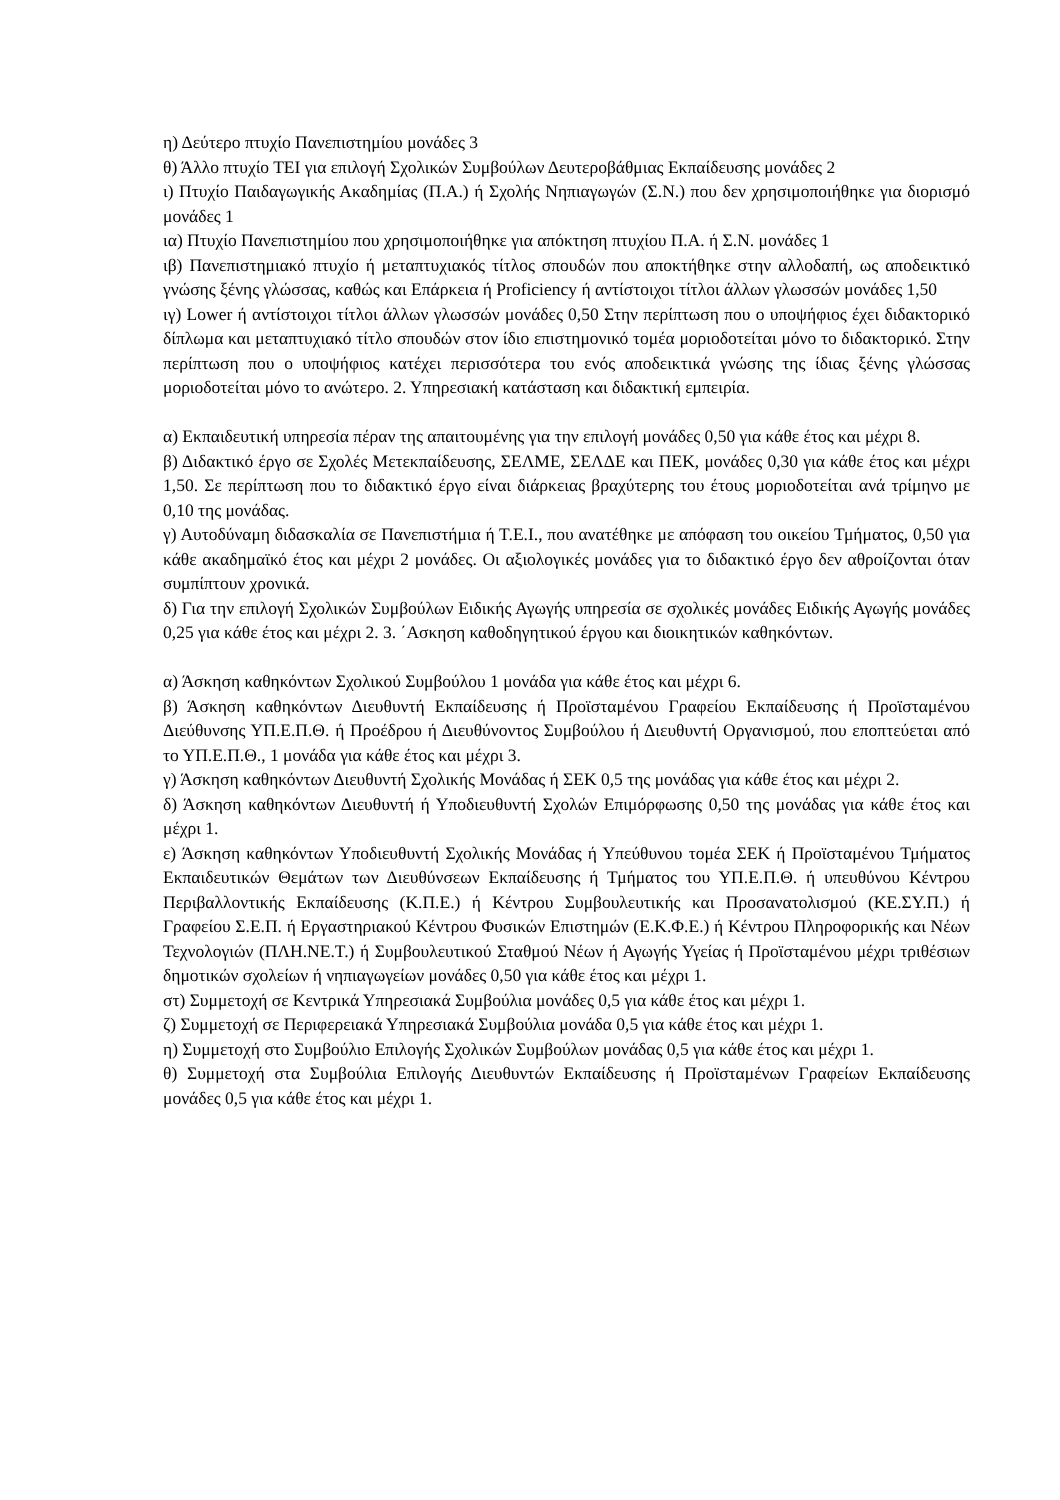η) Δεύτερο πτυχίο Πανεπιστημίου μονάδες 3
θ) Άλλο πτυχίο ΤΕΙ για επιλογή Σχολικών Συμβούλων Δευτεροβάθμιας Εκπαίδευσης μονάδες 2
ι) Πτυχίο Παιδαγωγικής Ακαδημίας (Π.Α.) ή Σχολής Νηπιαγωγών (Σ.Ν.) που δεν χρησιμοποιήθηκε για διορισμό μονάδες 1
ια) Πτυχίο Πανεπιστημίου που χρησιμοποιήθηκε για απόκτηση πτυχίου Π.Α. ή Σ.Ν. μονάδες 1
ιβ) Πανεπιστημιακό πτυχίο ή μεταπτυχιακός τίτλος σπουδών που αποκτήθηκε στην αλλοδαπή, ως αποδεικτικό γνώσης ξένης γλώσσας, καθώς και Επάρκεια ή Proficiency ή αντίστοιχοι τίτλοι άλλων γλωσσών μονάδες 1,50
ιγ) Lower ή αντίστοιχοι τίτλοι άλλων γλωσσών μονάδες 0,50 Στην περίπτωση που ο υποψήφιος έχει διδακτορικό δίπλωμα και μεταπτυχιακό τίτλο σπουδών στον ίδιο επιστημονικό τομέα μοριοδοτείται μόνο το διδακτορικό. Στην περίπτωση που ο υποψήφιος κατέχει περισσότερα του ενός αποδεικτικά γνώσης της ίδιας ξένης γλώσσας μοριοδοτείται μόνο το ανώτερο. 2. Υπηρεσιακή κατάσταση και διδακτική εμπειρία.
α) Εκπαιδευτική υπηρεσία πέραν της απαιτουμένης για την επιλογή μονάδες 0,50 για κάθε έτος και μέχρι 8.
β) Διδακτικό έργο σε Σχολές Μετεκπαίδευσης, ΣΕΛΜΕ, ΣΕΛΔΕ και ΠΕΚ, μονάδες 0,30 για κάθε έτος και μέχρι 1,50. Σε περίπτωση που το διδακτικό έργο είναι διάρκειας βραχύτερης του έτους μοριοδοτείται ανά τρίμηνο με 0,10 της μονάδας.
γ) Αυτοδύναμη διδασκαλία σε Πανεπιστήμια ή Τ.Ε.Ι., που ανατέθηκε με απόφαση του οικείου Τμήματος, 0,50 για κάθε ακαδημαϊκό έτος και μέχρι 2 μονάδες. Οι αξιολογικές μονάδες για το διδακτικό έργο δεν αθροίζονται όταν συμπίπτουν χρονικά.
δ) Για την επιλογή Σχολικών Συμβούλων Ειδικής Αγωγής υπηρεσία σε σχολικές μονάδες Ειδικής Αγωγής μονάδες 0,25 για κάθε έτος και μέχρι 2. 3. ΄Ασκηση καθοδηγητικού έργου και διοικητικών καθηκόντων.
α) Άσκηση καθηκόντων Σχολικού Συμβούλου 1 μονάδα για κάθε έτος και μέχρι 6.
β) Άσκηση καθηκόντων Διευθυντή Εκπαίδευσης ή Προϊσταμένου Γραφείου Εκπαίδευσης ή Προϊσταμένου Διεύθυνσης ΥΠ.Ε.Π.Θ. ή Προέδρου ή Διευθύνοντος Συμβούλου ή Διευθυντή Οργανισμού, που εποπτεύεται από το ΥΠ.Ε.Π.Θ., 1 μονάδα για κάθε έτος και μέχρι 3.
γ) Άσκηση καθηκόντων Διευθυντή Σχολικής Μονάδας ή ΣΕΚ 0,5 της μονάδας για κάθε έτος και μέχρι 2.
δ) Άσκηση καθηκόντων Διευθυντή ή Υποδιευθυντή Σχολών Επιμόρφωσης 0,50 της μονάδας για κάθε έτος και μέχρι 1.
ε) Άσκηση καθηκόντων Υποδιευθυντή Σχολικής Μονάδας ή Υπεύθυνου τομέα ΣΕΚ ή Προϊσταμένου Τμήματος Εκπαιδευτικών Θεμάτων των Διευθύνσεων Εκπαίδευσης ή Τμήματος του ΥΠ.Ε.Π.Θ. ή υπευθύνου Κέντρου Περιβαλλοντικής Εκπαίδευσης (Κ.Π.Ε.) ή Κέντρου Συμβουλευτικής και Προσανατολισμού (ΚΕ.ΣΥ.Π.) ή Γραφείου Σ.Ε.Π. ή Εργαστηριακού Κέντρου Φυσικών Επιστημών (Ε.Κ.Φ.Ε.) ή Κέντρου Πληροφορικής και Νέων Τεχνολογιών (ΠΛΗ.ΝΕ.Τ.) ή Συμβουλευτικού Σταθμού Νέων ή Αγωγής Υγείας ή Προϊσταμένου μέχρι τριθέσιων δημοτικών σχολείων ή νηπιαγωγείων μονάδες 0,50 για κάθε έτος και μέχρι 1.
στ) Συμμετοχή σε Κεντρικά Υπηρεσιακά Συμβούλια μονάδες 0,5 για κάθε έτος και μέχρι 1.
ζ) Συμμετοχή σε Περιφερειακά Υπηρεσιακά Συμβούλια μονάδα 0,5 για κάθε έτος και μέχρι 1.
η) Συμμετοχή στο Συμβούλιο Επιλογής Σχολικών Συμβούλων μονάδας 0,5 για κάθε έτος και μέχρι 1.
θ) Συμμετοχή στα Συμβούλια Επιλογής Διευθυντών Εκπαίδευσης ή Προϊσταμένων Γραφείων Εκπαίδευσης μονάδες 0,5 για κάθε έτος και μέχρι 1.